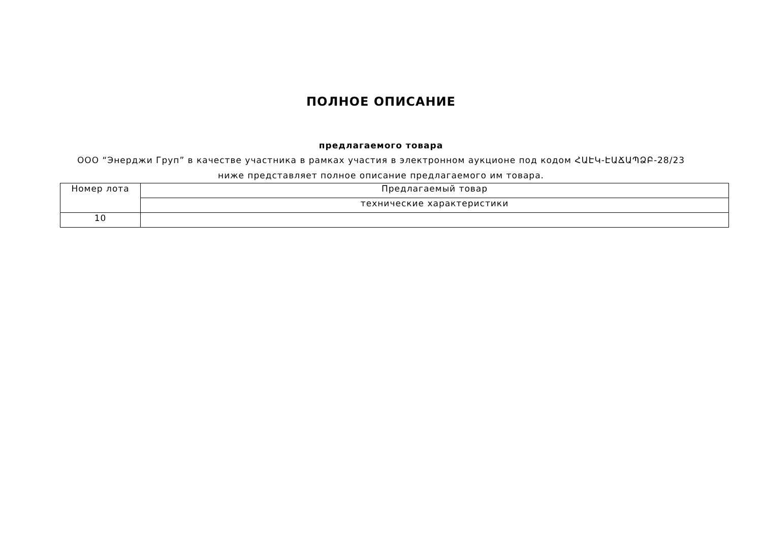ПОЛНОЕ ОПИСАНИЕ
предлагаемого товара
ООО “Энерджи Груп” в качестве участника в рамках участия в электронном аукционе под кодом ՀԱԷԿ-ԷԱՃԱՊՁԲ-28/23 ниже представляет полное описание предлагаемого им товара.
| Номер лота | Предлагаемый товар |
| | технические характеристики |
| 10 | |